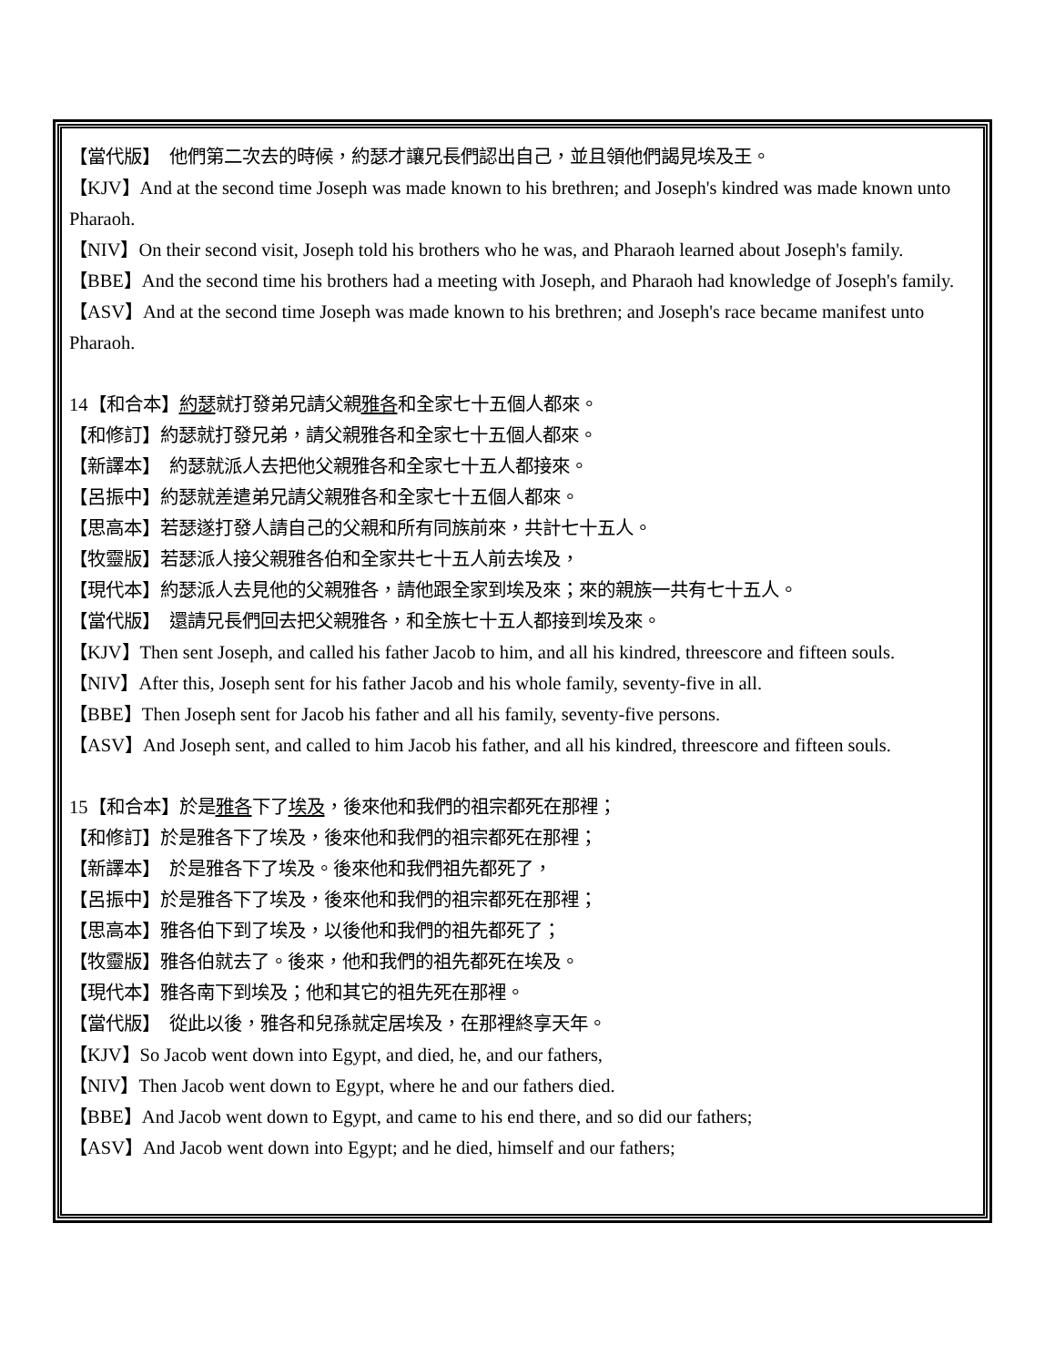【當代版】　他們第二次去的時候，約瑟才讓兄長們認出自己，並且領他們謁見埃及王。
【KJV】And at the second time Joseph was made known to his brethren; and Joseph's kindred was made known unto Pharaoh.
【NIV】On their second visit, Joseph told his brothers who he was, and Pharaoh learned about Joseph's family.
【BBE】And the second time his brothers had a meeting with Joseph, and Pharaoh had knowledge of Joseph's family.
【ASV】And at the second time Joseph was made known to his brethren; and Joseph's race became manifest unto Pharaoh.
14【和合本】約瑟就打發弟兄請父親雅各和全家七十五個人都來。
【和修訂】約瑟就打發兄弟，請父親雅各和全家七十五個人都來。
【新譯本】　約瑟就派人去把他父親雅各和全家七十五人都接來。
【呂振中】約瑟就差遣弟兄請父親雅各和全家七十五個人都來。
【思高本】若瑟遂打發人請自己的父親和所有同族前來，共計七十五人。
【牧靈版】若瑟派人接父親雅各伯和全家共七十五人前去埃及，
【現代本】約瑟派人去見他的父親雅各，請他跟全家到埃及來；來的親族一共有七十五人。
【當代版】　還請兄長們回去把父親雅各，和全族七十五人都接到埃及來。
【KJV】Then sent Joseph, and called his father Jacob to him, and all his kindred, threescore and fifteen souls.
【NIV】After this, Joseph sent for his father Jacob and his whole family, seventy-five in all.
【BBE】Then Joseph sent for Jacob his father and all his family, seventy-five persons.
【ASV】And Joseph sent, and called to him Jacob his father, and all his kindred, threescore and fifteen souls.
15【和合本】於是雅各下了埃及，後來他和我們的祖宗都死在那裡；
【和修訂】於是雅各下了埃及，後來他和我們的祖宗都死在那裡；
【新譯本】　於是雅各下了埃及。後來他和我們祖先都死了，
【呂振中】於是雅各下了埃及，後來他和我們的祖宗都死在那裡；
【思高本】雅各伯下到了埃及，以後他和我們的祖先都死了；
【牧靈版】雅各伯就去了。後來，他和我們的祖先都死在埃及。
【現代本】雅各南下到埃及；他和其它的祖先死在那裡。
【當代版】　從此以後，雅各和兒孫就定居埃及，在那裡終享天年。
【KJV】So Jacob went down into Egypt, and died, he, and our fathers,
【NIV】Then Jacob went down to Egypt, where he and our fathers died.
【BBE】And Jacob went down to Egypt, and came to his end there, and so did our fathers;
【ASV】And Jacob went down into Egypt; and he died, himself and our fathers;